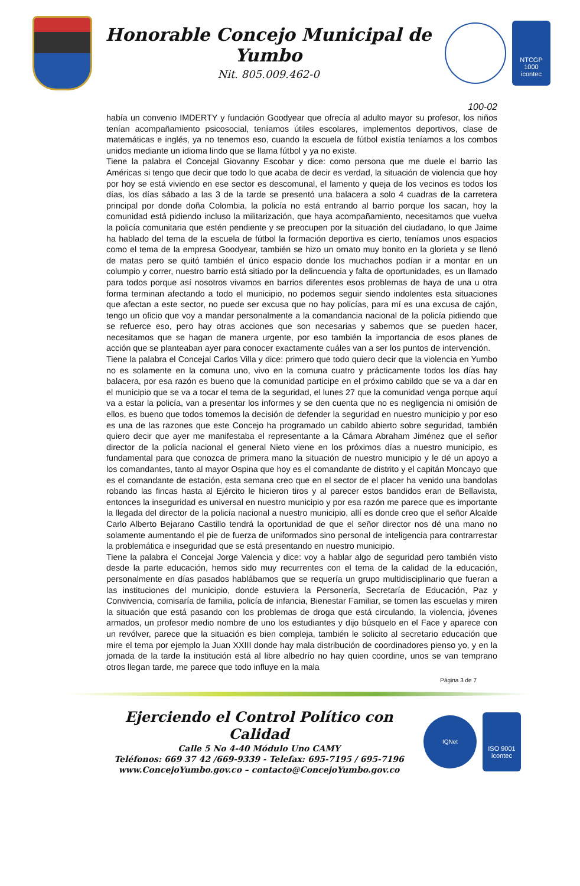Honorable Concejo Municipal de Yumbo
Nit. 805.009.462-0
NTCGP 1000
icontec
100-02
había un convenio IMDERTY y fundación Goodyear que ofrecía al adulto mayor su profesor, los niños tenían acompañamiento psicosocial, teníamos útiles escolares, implementos deportivos, clase de matemáticas e inglés, ya no tenemos eso, cuando la escuela de fútbol existía teníamos a los combos unidos mediante un idioma lindo que se llama fútbol y ya no existe.
Tiene la palabra el Concejal Giovanny Escobar y dice: como persona que me duele el barrio las Américas si tengo que decir que todo lo que acaba de decir es verdad, la situación de violencia que hoy por hoy se está viviendo en ese sector es descomunal, el lamento y queja de los vecinos es todos los días, los días sábado a las 3 de la tarde se presentó una balacera a solo 4 cuadras de la carretera principal por donde doña Colombia, la policía no está entrando al barrio porque los sacan, hoy la comunidad está pidiendo incluso la militarización, que haya acompañamiento, necesitamos que vuelva la policía comunitaria que estén pendiente y se preocupen por la situación del ciudadano, lo que Jaime ha hablado del tema de la escuela de fútbol la formación deportiva es cierto, teníamos unos espacios como el tema de la empresa Goodyear, también se hizo un ornato muy bonito en la glorieta y se llenó de matas pero se quitó también el único espacio donde los muchachos podían ir a montar en un columpio y correr, nuestro barrio está sitiado por la delincuencia y falta de oportunidades, es un llamado para todos porque así nosotros vivamos en barrios diferentes esos problemas de haya de una u otra forma terminan afectando a todo el municipio, no podemos seguir siendo indolentes esta situaciones que afectan a este sector, no puede ser excusa que no hay policías, para mí es una excusa de cajón, tengo un oficio que voy a mandar personalmente a la comandancia nacional de la policía pidiendo que se refuerce eso, pero hay otras acciones que son necesarias y sabemos que se pueden hacer, necesitamos que se hagan de manera urgente, por eso también la importancia de esos planes de acción que se planteaban ayer para conocer exactamente cuáles van a ser los puntos de intervención.
Tiene la palabra el Concejal Carlos Villa y dice: primero que todo quiero decir que la violencia en Yumbo no es solamente en la comuna uno, vivo en la comuna cuatro y prácticamente todos los días hay balacera, por esa razón es bueno que la comunidad participe en el próximo cabildo que se va a dar en el municipio que se va a tocar el tema de la seguridad, el lunes 27 que la comunidad venga porque aquí va a estar la policía, van a presentar los informes y se den cuenta que no es negligencia ni omisión de ellos, es bueno que todos tomemos la decisión de defender la seguridad en nuestro municipio y por eso es una de las razones que este Concejo ha programado un cabildo abierto sobre seguridad, también quiero decir que ayer me manifestaba el representante a la Cámara Abraham Jiménez que el señor director de la policía nacional el general Nieto viene en los próximos días a nuestro municipio, es fundamental para que conozca de primera mano la situación de nuestro municipio y le dé un apoyo a los comandantes, tanto al mayor Ospina que hoy es el comandante de distrito y el capitán Moncayo que es el comandante de estación, esta semana creo que en el sector de el placer ha venido una bandolas robando las fincas hasta al Ejército le hicieron tiros y al parecer estos bandidos eran de Bellavista, entonces la inseguridad es universal en nuestro municipio y por esa razón me parece que es importante la llegada del director de la policía nacional a nuestro municipio, allí es donde creo que el señor Alcalde Carlo Alberto Bejarano Castillo tendrá la oportunidad de que el señor director nos dé una mano no solamente aumentando el pie de fuerza de uniformados sino personal de inteligencia para contrarrestar la problemática e inseguridad que se está presentando en nuestro municipio.
Tiene la palabra el Concejal Jorge Valencia y dice: voy a hablar algo de seguridad pero también visto desde la parte educación, hemos sido muy recurrentes con el tema de la calidad de la educación, personalmente en días pasados hablábamos que se requería un grupo multidisciplinario que fueran a las instituciones del municipio, donde estuviera la Personería, Secretaría de Educación, Paz y Convivencia, comisaría de familia, policía de infancia, Bienestar Familiar, se tomen las escuelas y miren la situación que está pasando con los problemas de droga que está circulando, la violencia, jóvenes armados, un profesor medio nombre de uno los estudiantes y dijo búsquelo en el Face y aparece con un revólver, parece que la situación es bien compleja, también le solicito al secretario educación que mire el tema por ejemplo la Juan XXIII donde hay mala distribución de coordinadores pienso yo, y en la jornada de la tarde la institución está al libre albedrío no hay quien coordine, unos se van temprano otros llegan tarde, me parece que todo influye en la mala
Página 3 de 7
Ejerciendo el Control Político con Calidad
Calle 5 No 4-40 Módulo Uno CAMY
Teléfonos: 669 37 42 /669-9339 - Telefax: 695-7195 / 695-7196
www.ConcejoYumbo.gov.co – contacto@ConcejoYumbo.gov.co
IQNet
ISO 9001
icontec